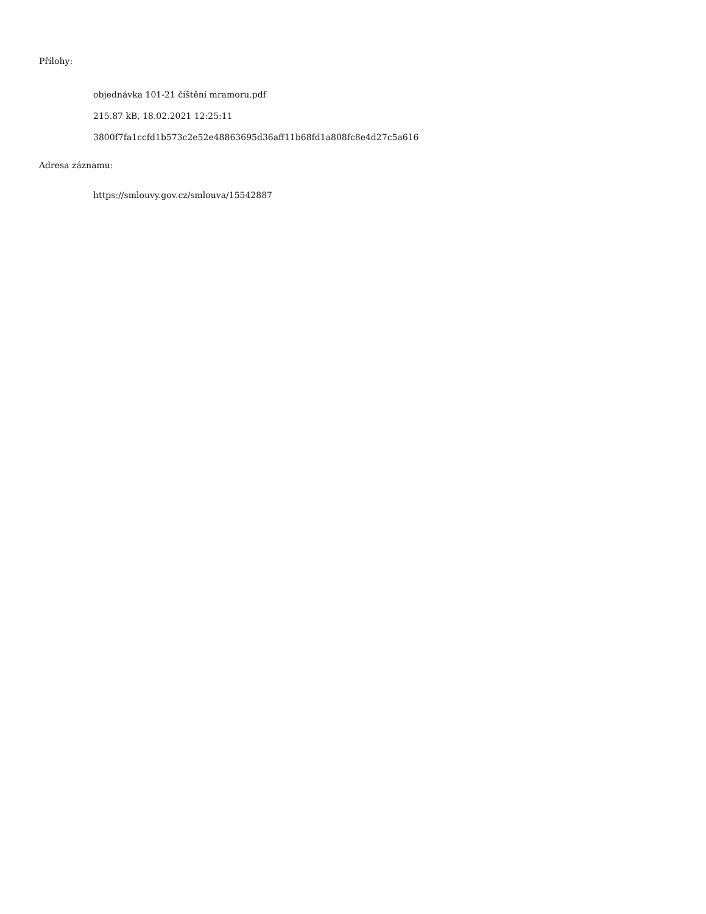Přílohy:
objednávka 101-21 číštění mramoru.pdf
215.87 kB, 18.02.2021 12:25:11
3800f7fa1ccfd1b573c2e52e48863695d36aff11b68fd1a808fc8e4d27c5a616
Adresa záznamu:
https://smlouvy.gov.cz/smlouva/15542887